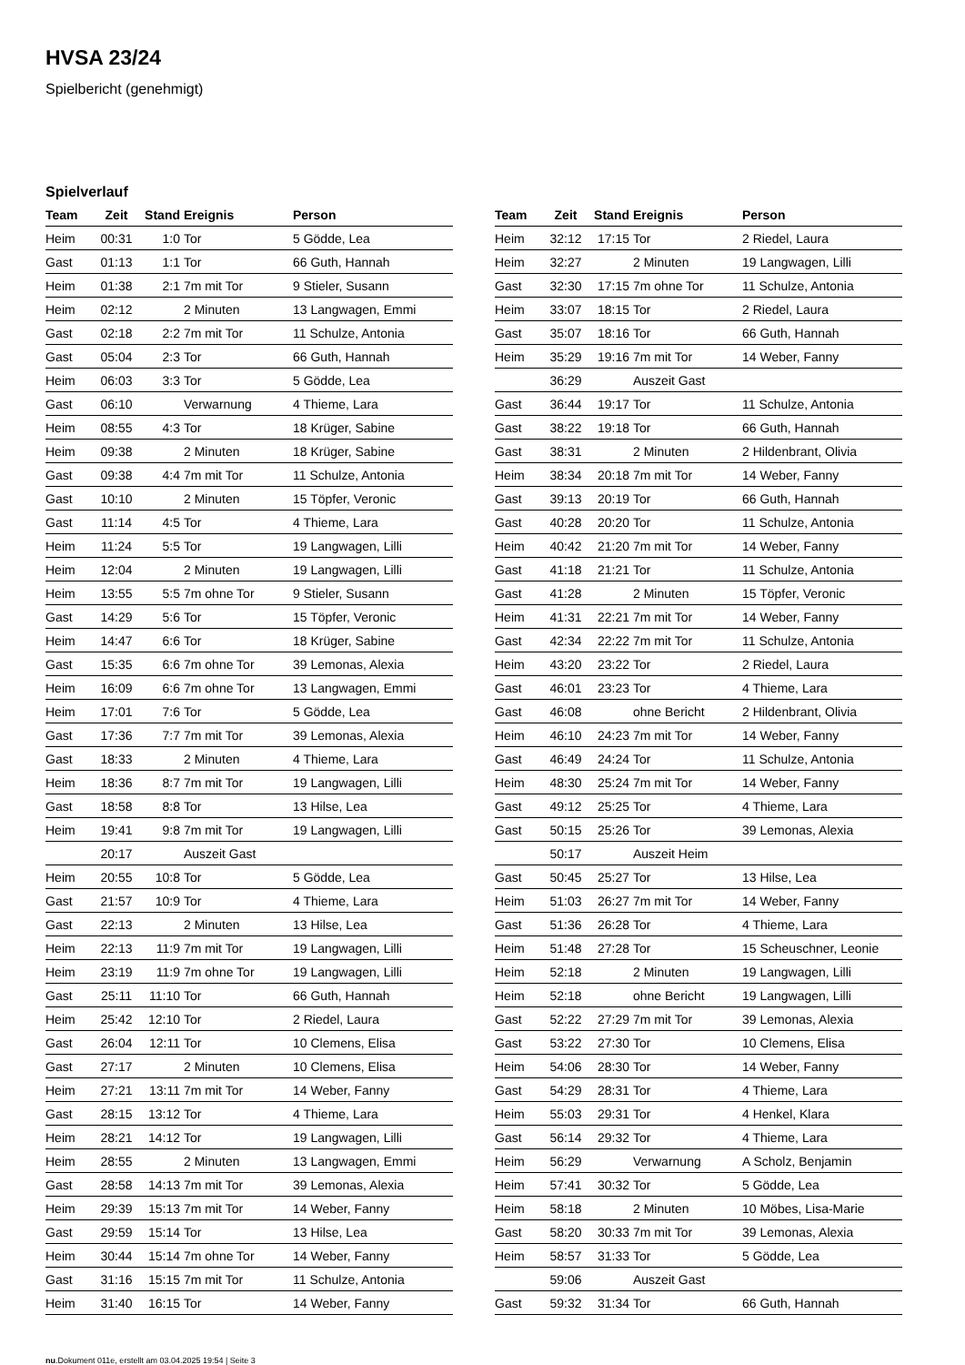HVSA 23/24
Spielbericht (genehmigt)
Spielverlauf
| Team | Zeit | Stand | Ereignis | Person |
| --- | --- | --- | --- | --- |
| Heim | 00:31 | 1:0 | Tor | 5 Gödde, Lea |
| Gast | 01:13 | 1:1 | Tor | 66 Guth, Hannah |
| Heim | 01:38 | 2:1 | 7m mit Tor | 9 Stieler, Susann |
| Heim | 02:12 | | 2 Minuten | 13 Langwagen, Emmi |
| Gast | 02:18 | 2:2 | 7m mit Tor | 11 Schulze, Antonia |
| Gast | 05:04 | 2:3 | Tor | 66 Guth, Hannah |
| Heim | 06:03 | 3:3 | Tor | 5 Gödde, Lea |
| Gast | 06:10 | | Verwarnung | 4 Thieme, Lara |
| Heim | 08:55 | 4:3 | Tor | 18 Krüger, Sabine |
| Heim | 09:38 | | 2 Minuten | 18 Krüger, Sabine |
| Gast | 09:38 | 4:4 | 7m mit Tor | 11 Schulze, Antonia |
| Gast | 10:10 | | 2 Minuten | 15 Töpfer, Veronic |
| Gast | 11:14 | 4:5 | Tor | 4 Thieme, Lara |
| Heim | 11:24 | 5:5 | Tor | 19 Langwagen, Lilli |
| Heim | 12:04 | | 2 Minuten | 19 Langwagen, Lilli |
| Heim | 13:55 | 5:5 | 7m ohne Tor | 9 Stieler, Susann |
| Gast | 14:29 | 5:6 | Tor | 15 Töpfer, Veronic |
| Heim | 14:47 | 6:6 | Tor | 18 Krüger, Sabine |
| Gast | 15:35 | 6:6 | 7m ohne Tor | 39 Lemonas, Alexia |
| Heim | 16:09 | 6:6 | 7m ohne Tor | 13 Langwagen, Emmi |
| Heim | 17:01 | 7:6 | Tor | 5 Gödde, Lea |
| Gast | 17:36 | 7:7 | 7m mit Tor | 39 Lemonas, Alexia |
| Gast | 18:33 | | 2 Minuten | 4 Thieme, Lara |
| Heim | 18:36 | 8:7 | 7m mit Tor | 19 Langwagen, Lilli |
| Gast | 18:58 | 8:8 | Tor | 13 Hilse, Lea |
| Heim | 19:41 | 9:8 | 7m mit Tor | 19 Langwagen, Lilli |
| | 20:17 | | Auszeit Gast | |
| Heim | 20:55 | 10:8 | Tor | 5 Gödde, Lea |
| Gast | 21:57 | 10:9 | Tor | 4 Thieme, Lara |
| Gast | 22:13 | | 2 Minuten | 13 Hilse, Lea |
| Heim | 22:13 | 11:9 | 7m mit Tor | 19 Langwagen, Lilli |
| Heim | 23:19 | 11:9 | 7m ohne Tor | 19 Langwagen, Lilli |
| Gast | 25:11 | 11:10 | Tor | 66 Guth, Hannah |
| Heim | 25:42 | 12:10 | Tor | 2 Riedel, Laura |
| Gast | 26:04 | 12:11 | Tor | 10 Clemens, Elisa |
| Gast | 27:17 | | 2 Minuten | 10 Clemens, Elisa |
| Heim | 27:21 | 13:11 | 7m mit Tor | 14 Weber, Fanny |
| Gast | 28:15 | 13:12 | Tor | 4 Thieme, Lara |
| Heim | 28:21 | 14:12 | Tor | 19 Langwagen, Lilli |
| Heim | 28:55 | | 2 Minuten | 13 Langwagen, Emmi |
| Gast | 28:58 | 14:13 | 7m mit Tor | 39 Lemonas, Alexia |
| Heim | 29:39 | 15:13 | 7m mit Tor | 14 Weber, Fanny |
| Gast | 29:59 | 15:14 | Tor | 13 Hilse, Lea |
| Heim | 30:44 | 15:14 | 7m ohne Tor | 14 Weber, Fanny |
| Gast | 31:16 | 15:15 | 7m mit Tor | 11 Schulze, Antonia |
| Heim | 31:40 | 16:15 | Tor | 14 Weber, Fanny |
| Team | Zeit | Stand | Ereignis | Person |
| --- | --- | --- | --- | --- |
| Heim | 32:12 | 17:15 | Tor | 2 Riedel, Laura |
| Heim | 32:27 | | 2 Minuten | 19 Langwagen, Lilli |
| Gast | 32:30 | 17:15 | 7m ohne Tor | 11 Schulze, Antonia |
| Heim | 33:07 | 18:15 | Tor | 2 Riedel, Laura |
| Gast | 35:07 | 18:16 | Tor | 66 Guth, Hannah |
| Heim | 35:29 | 19:16 | 7m mit Tor | 14 Weber, Fanny |
| | 36:29 | | Auszeit Gast | |
| Gast | 36:44 | 19:17 | Tor | 11 Schulze, Antonia |
| Gast | 38:22 | 19:18 | Tor | 66 Guth, Hannah |
| Gast | 38:31 | | 2 Minuten | 2 Hildenbrant, Olivia |
| Heim | 38:34 | 20:18 | 7m mit Tor | 14 Weber, Fanny |
| Gast | 39:13 | 20:19 | Tor | 66 Guth, Hannah |
| Gast | 40:28 | 20:20 | Tor | 11 Schulze, Antonia |
| Heim | 40:42 | 21:20 | 7m mit Tor | 14 Weber, Fanny |
| Gast | 41:18 | 21:21 | Tor | 11 Schulze, Antonia |
| Gast | 41:28 | | 2 Minuten | 15 Töpfer, Veronic |
| Heim | 41:31 | 22:21 | 7m mit Tor | 14 Weber, Fanny |
| Gast | 42:34 | 22:22 | 7m mit Tor | 11 Schulze, Antonia |
| Heim | 43:20 | 23:22 | Tor | 2 Riedel, Laura |
| Gast | 46:01 | 23:23 | Tor | 4 Thieme, Lara |
| Gast | 46:08 | | ohne Bericht | 2 Hildenbrant, Olivia |
| Heim | 46:10 | 24:23 | 7m mit Tor | 14 Weber, Fanny |
| Gast | 46:49 | 24:24 | Tor | 11 Schulze, Antonia |
| Heim | 48:30 | 25:24 | 7m mit Tor | 14 Weber, Fanny |
| Gast | 49:12 | 25:25 | Tor | 4 Thieme, Lara |
| Gast | 50:15 | 25:26 | Tor | 39 Lemonas, Alexia |
| | 50:17 | | Auszeit Heim | |
| Gast | 50:45 | 25:27 | Tor | 13 Hilse, Lea |
| Heim | 51:03 | 26:27 | 7m mit Tor | 14 Weber, Fanny |
| Gast | 51:36 | 26:28 | Tor | 4 Thieme, Lara |
| Heim | 51:48 | 27:28 | Tor | 15 Scheuschner, Leonie |
| Heim | 52:18 | | 2 Minuten | 19 Langwagen, Lilli |
| Heim | 52:18 | | ohne Bericht | 19 Langwagen, Lilli |
| Gast | 52:22 | 27:29 | 7m mit Tor | 39 Lemonas, Alexia |
| Gast | 53:22 | 27:30 | Tor | 10 Clemens, Elisa |
| Heim | 54:06 | 28:30 | Tor | 14 Weber, Fanny |
| Gast | 54:29 | 28:31 | Tor | 4 Thieme, Lara |
| Heim | 55:03 | 29:31 | Tor | 4 Henkel, Klara |
| Gast | 56:14 | 29:32 | Tor | 4 Thieme, Lara |
| Heim | 56:29 | | Verwarnung | A Scholz, Benjamin |
| Heim | 57:41 | 30:32 | Tor | 5 Gödde, Lea |
| Heim | 58:18 | | 2 Minuten | 10 Möbes, Lisa-Marie |
| Gast | 58:20 | 30:33 | 7m mit Tor | 39 Lemonas, Alexia |
| Heim | 58:57 | 31:33 | Tor | 5 Gödde, Lea |
| | 59:06 | | Auszeit Gast | |
| Gast | 59:32 | 31:34 | Tor | 66 Guth, Hannah |
nu.Dokument 011e, erstellt am 03.04.2025 19:54 | Seite 3